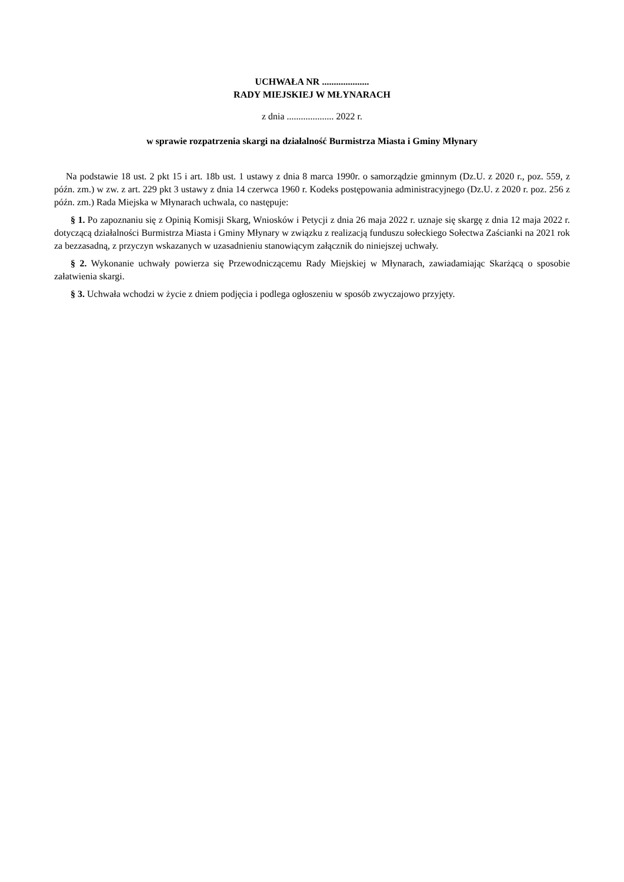UCHWAŁA NR ....................
RADY MIEJSKIEJ W MŁYNARACH
z dnia .................... 2022 r.
w sprawie rozpatrzenia skargi na działalność Burmistrza Miasta i Gminy Młynary
Na podstawie 18 ust. 2 pkt 15 i art. 18b ust. 1 ustawy z dnia 8 marca 1990r. o samorządzie gminnym (Dz.U. z 2020 r., poz. 559, z późn. zm.) w zw. z art. 229 pkt 3 ustawy z dnia 14 czerwca 1960 r. Kodeks postępowania administracyjnego (Dz.U. z 2020 r. poz. 256 z późn. zm.) Rada Miejska w Młynarach uchwala, co następuje:
§ 1. Po zapoznaniu się z Opinią Komisji Skarg, Wniosków i Petycji z dnia 26 maja 2022 r. uznaje się skargę z dnia 12 maja 2022 r. dotyczącą działalności Burmistrza Miasta i Gminy Młynary w związku z realizacją funduszu sołeckiego Sołectwa Zaścianki na 2021 rok za bezzasadną, z przyczyn wskazanych w uzasadnieniu stanowiącym załącznik do niniejszej uchwały.
§ 2. Wykonanie uchwały powierza się Przewodniczącemu Rady Miejskiej w Młynarach, zawiadamiając Skarżącą o sposobie załatwienia skargi.
§ 3. Uchwała wchodzi w życie z dniem podjęcia i podlega ogłoszeniu w sposób zwyczajowo przyjęty.